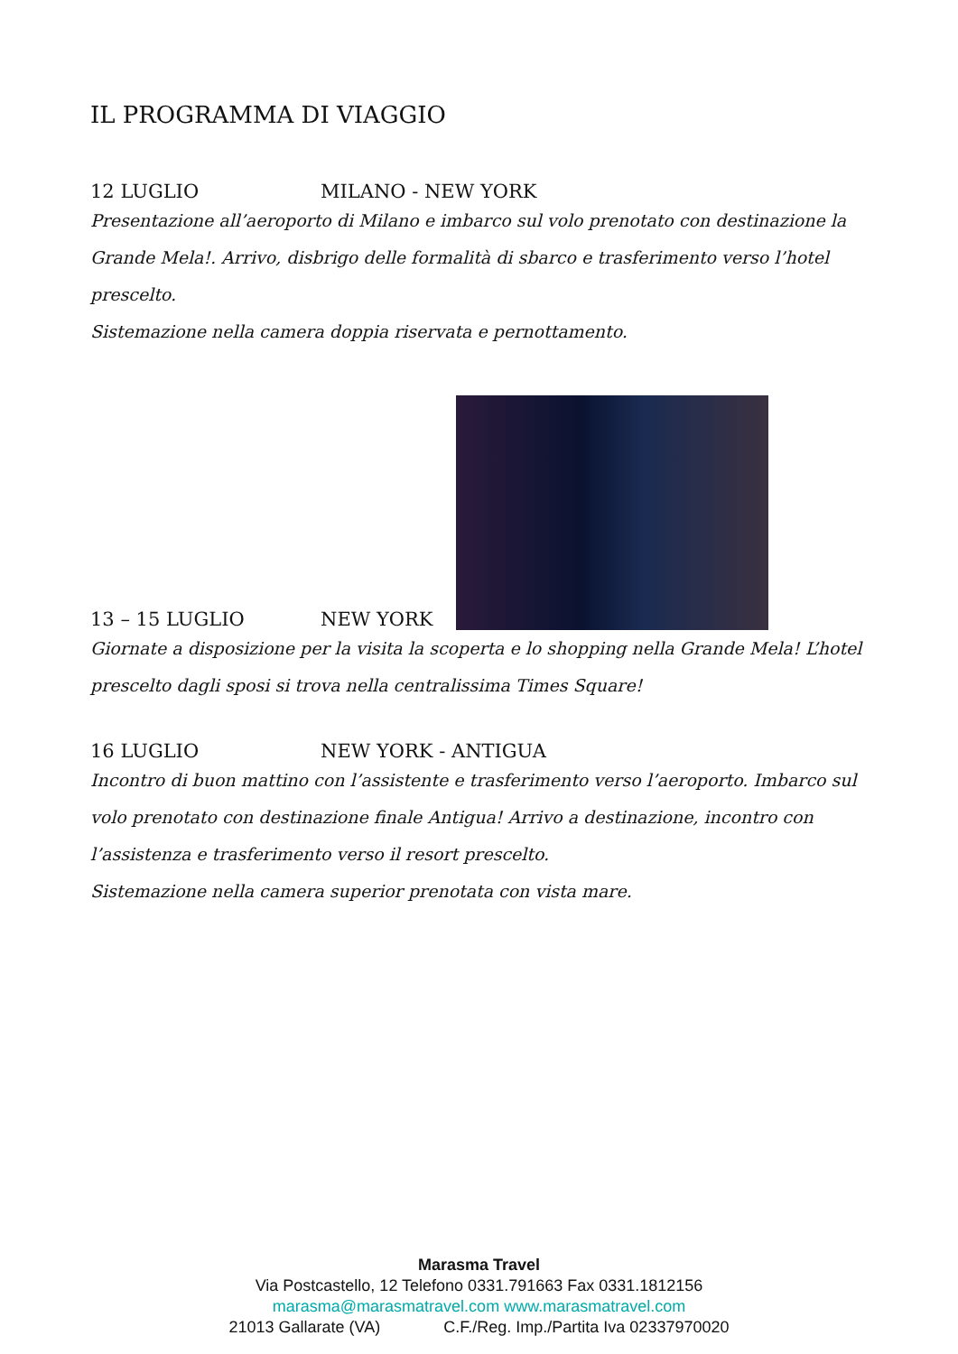IL PROGRAMMA DI VIAGGIO
12 LUGLIO MILANO - NEW YORK
Presentazione all’aeroporto di Milano e imbarco sul volo prenotato con destinazione la Grande Mela!. Arrivo, disbrigo delle formalità di sbarco e trasferimento verso l’hotel prescelto.
Sistemazione nella camera doppia riservata e pernottamento.
13 – 15 LUGLIO NEW YORK
Giornate a disposizione per la visita la scoperta e lo shopping nella Grande Mela! L’hotel prescelto dagli sposi si trova nella centralissima Times Square!
16 LUGLIO NEW YORK - ANTIGUA
Incontro di buon mattino con l’assistente e trasferimento verso l’aeroporto. Imbarco sul volo prenotato con destinazione finale Antigua! Arrivo a destinazione, incontro con l’assistenza e trasferimento verso il resort prescelto.
Sistemazione nella camera superior prenotata con vista mare.
Marasma Travel
Via Postcastello, 12 Telefono 0331.791663 Fax 0331.1812156
marasma@marasmatravel.com www.marasmatravel.com
21013 Gallarate (VA) C.F./Reg. Imp./Partita Iva 02337970020